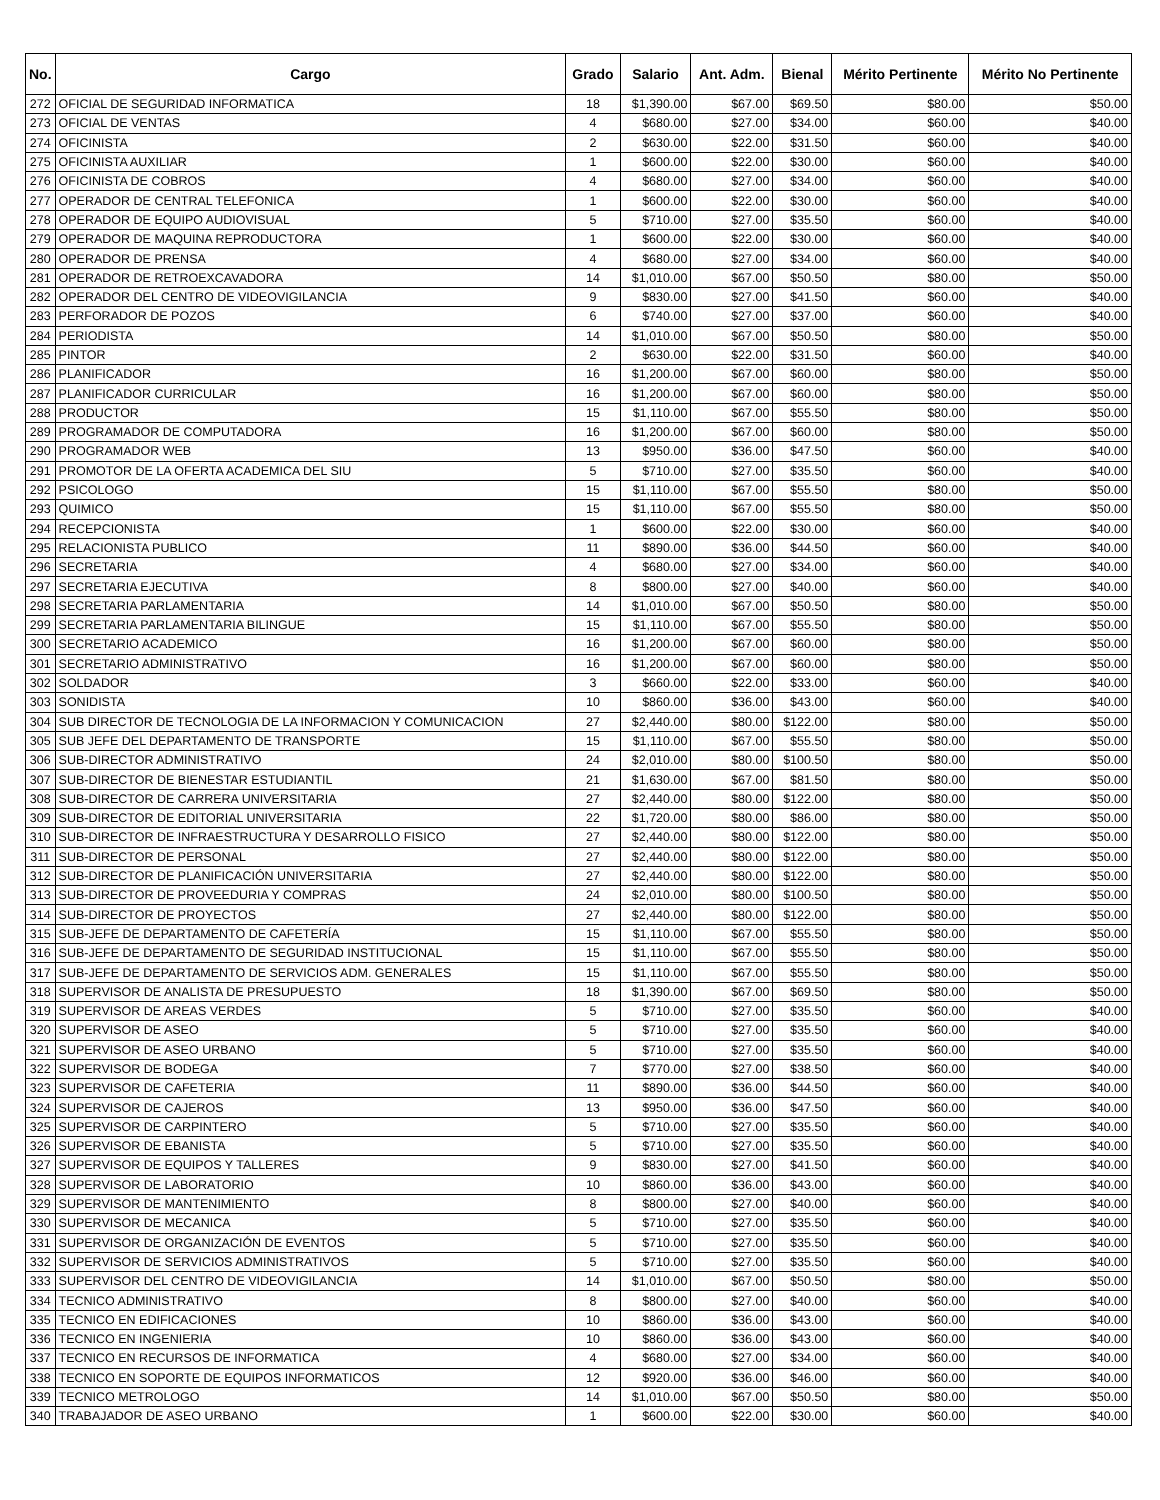| No. | Cargo | Grado | Salario | Ant. Adm. | Bienal | Mérito Pertinente | Mérito No Pertinente |
| --- | --- | --- | --- | --- | --- | --- | --- |
| 272 | OFICIAL DE SEGURIDAD INFORMATICA | 18 | $1,390.00 | $67.00 | $69.50 | $80.00 | $50.00 |
| 273 | OFICIAL DE VENTAS | 4 | $680.00 | $27.00 | $34.00 | $60.00 | $40.00 |
| 274 | OFICINISTA | 2 | $630.00 | $22.00 | $31.50 | $60.00 | $40.00 |
| 275 | OFICINISTA AUXILIAR | 1 | $600.00 | $22.00 | $30.00 | $60.00 | $40.00 |
| 276 | OFICINISTA DE COBROS | 4 | $680.00 | $27.00 | $34.00 | $60.00 | $40.00 |
| 277 | OPERADOR DE CENTRAL TELEFONICA | 1 | $600.00 | $22.00 | $30.00 | $60.00 | $40.00 |
| 278 | OPERADOR DE EQUIPO AUDIOVISUAL | 5 | $710.00 | $27.00 | $35.50 | $60.00 | $40.00 |
| 279 | OPERADOR DE MAQUINA REPRODUCTORA | 1 | $600.00 | $22.00 | $30.00 | $60.00 | $40.00 |
| 280 | OPERADOR DE PRENSA | 4 | $680.00 | $27.00 | $34.00 | $60.00 | $40.00 |
| 281 | OPERADOR DE RETROEXCAVADORA | 14 | $1,010.00 | $67.00 | $50.50 | $80.00 | $50.00 |
| 282 | OPERADOR DEL CENTRO DE VIDEOVIGILANCIA | 9 | $830.00 | $27.00 | $41.50 | $60.00 | $40.00 |
| 283 | PERFORADOR DE POZOS | 6 | $740.00 | $27.00 | $37.00 | $60.00 | $40.00 |
| 284 | PERIODISTA | 14 | $1,010.00 | $67.00 | $50.50 | $80.00 | $50.00 |
| 285 | PINTOR | 2 | $630.00 | $22.00 | $31.50 | $60.00 | $40.00 |
| 286 | PLANIFICADOR | 16 | $1,200.00 | $67.00 | $60.00 | $80.00 | $50.00 |
| 287 | PLANIFICADOR CURRICULAR | 16 | $1,200.00 | $67.00 | $60.00 | $80.00 | $50.00 |
| 288 | PRODUCTOR | 15 | $1,110.00 | $67.00 | $55.50 | $80.00 | $50.00 |
| 289 | PROGRAMADOR DE COMPUTADORA | 16 | $1,200.00 | $67.00 | $60.00 | $80.00 | $50.00 |
| 290 | PROGRAMADOR WEB | 13 | $950.00 | $36.00 | $47.50 | $60.00 | $40.00 |
| 291 | PROMOTOR DE LA OFERTA ACADEMICA DEL SIU | 5 | $710.00 | $27.00 | $35.50 | $60.00 | $40.00 |
| 292 | PSICOLOGO | 15 | $1,110.00 | $67.00 | $55.50 | $80.00 | $50.00 |
| 293 | QUIMICO | 15 | $1,110.00 | $67.00 | $55.50 | $80.00 | $50.00 |
| 294 | RECEPCIONISTA | 1 | $600.00 | $22.00 | $30.00 | $60.00 | $40.00 |
| 295 | RELACIONISTA PUBLICO | 11 | $890.00 | $36.00 | $44.50 | $60.00 | $40.00 |
| 296 | SECRETARIA | 4 | $680.00 | $27.00 | $34.00 | $60.00 | $40.00 |
| 297 | SECRETARIA EJECUTIVA | 8 | $800.00 | $27.00 | $40.00 | $60.00 | $40.00 |
| 298 | SECRETARIA PARLAMENTARIA | 14 | $1,010.00 | $67.00 | $50.50 | $80.00 | $50.00 |
| 299 | SECRETARIA PARLAMENTARIA BILINGUE | 15 | $1,110.00 | $67.00 | $55.50 | $80.00 | $50.00 |
| 300 | SECRETARIO ACADEMICO | 16 | $1,200.00 | $67.00 | $60.00 | $80.00 | $50.00 |
| 301 | SECRETARIO ADMINISTRATIVO | 16 | $1,200.00 | $67.00 | $60.00 | $80.00 | $50.00 |
| 302 | SOLDADOR | 3 | $660.00 | $22.00 | $33.00 | $60.00 | $40.00 |
| 303 | SONIDISTA | 10 | $860.00 | $36.00 | $43.00 | $60.00 | $40.00 |
| 304 | SUB DIRECTOR DE TECNOLOGIA DE LA INFORMACION Y COMUNICACION | 27 | $2,440.00 | $80.00 | $122.00 | $80.00 | $50.00 |
| 305 | SUB JEFE DEL DEPARTAMENTO DE TRANSPORTE | 15 | $1,110.00 | $67.00 | $55.50 | $80.00 | $50.00 |
| 306 | SUB-DIRECTOR ADMINISTRATIVO | 24 | $2,010.00 | $80.00 | $100.50 | $80.00 | $50.00 |
| 307 | SUB-DIRECTOR DE BIENESTAR ESTUDIANTIL | 21 | $1,630.00 | $67.00 | $81.50 | $80.00 | $50.00 |
| 308 | SUB-DIRECTOR DE CARRERA UNIVERSITARIA | 27 | $2,440.00 | $80.00 | $122.00 | $80.00 | $50.00 |
| 309 | SUB-DIRECTOR DE EDITORIAL UNIVERSITARIA | 22 | $1,720.00 | $80.00 | $86.00 | $80.00 | $50.00 |
| 310 | SUB-DIRECTOR DE INFRAESTRUCTURA Y DESARROLLO FISICO | 27 | $2,440.00 | $80.00 | $122.00 | $80.00 | $50.00 |
| 311 | SUB-DIRECTOR DE PERSONAL | 27 | $2,440.00 | $80.00 | $122.00 | $80.00 | $50.00 |
| 312 | SUB-DIRECTOR DE PLANIFICACIÓN UNIVERSITARIA | 27 | $2,440.00 | $80.00 | $122.00 | $80.00 | $50.00 |
| 313 | SUB-DIRECTOR DE PROVEEDURIA Y COMPRAS | 24 | $2,010.00 | $80.00 | $100.50 | $80.00 | $50.00 |
| 314 | SUB-DIRECTOR DE PROYECTOS | 27 | $2,440.00 | $80.00 | $122.00 | $80.00 | $50.00 |
| 315 | SUB-JEFE DE DEPARTAMENTO DE CAFETERÍA | 15 | $1,110.00 | $67.00 | $55.50 | $80.00 | $50.00 |
| 316 | SUB-JEFE DE DEPARTAMENTO DE SEGURIDAD INSTITUCIONAL | 15 | $1,110.00 | $67.00 | $55.50 | $80.00 | $50.00 |
| 317 | SUB-JEFE DE DEPARTAMENTO DE SERVICIOS ADM. GENERALES | 15 | $1,110.00 | $67.00 | $55.50 | $80.00 | $50.00 |
| 318 | SUPERVISOR DE ANALISTA DE PRESUPUESTO | 18 | $1,390.00 | $67.00 | $69.50 | $80.00 | $50.00 |
| 319 | SUPERVISOR DE AREAS VERDES | 5 | $710.00 | $27.00 | $35.50 | $60.00 | $40.00 |
| 320 | SUPERVISOR DE ASEO | 5 | $710.00 | $27.00 | $35.50 | $60.00 | $40.00 |
| 321 | SUPERVISOR DE ASEO URBANO | 5 | $710.00 | $27.00 | $35.50 | $60.00 | $40.00 |
| 322 | SUPERVISOR DE BODEGA | 7 | $770.00 | $27.00 | $38.50 | $60.00 | $40.00 |
| 323 | SUPERVISOR DE CAFETERIA | 11 | $890.00 | $36.00 | $44.50 | $60.00 | $40.00 |
| 324 | SUPERVISOR DE CAJEROS | 13 | $950.00 | $36.00 | $47.50 | $60.00 | $40.00 |
| 325 | SUPERVISOR DE CARPINTERO | 5 | $710.00 | $27.00 | $35.50 | $60.00 | $40.00 |
| 326 | SUPERVISOR DE EBANISTA | 5 | $710.00 | $27.00 | $35.50 | $60.00 | $40.00 |
| 327 | SUPERVISOR DE EQUIPOS Y TALLERES | 9 | $830.00 | $27.00 | $41.50 | $60.00 | $40.00 |
| 328 | SUPERVISOR DE LABORATORIO | 10 | $860.00 | $36.00 | $43.00 | $60.00 | $40.00 |
| 329 | SUPERVISOR DE MANTENIMIENTO | 8 | $800.00 | $27.00 | $40.00 | $60.00 | $40.00 |
| 330 | SUPERVISOR DE MECANICA | 5 | $710.00 | $27.00 | $35.50 | $60.00 | $40.00 |
| 331 | SUPERVISOR DE ORGANIZACIÓN DE EVENTOS | 5 | $710.00 | $27.00 | $35.50 | $60.00 | $40.00 |
| 332 | SUPERVISOR DE SERVICIOS ADMINISTRATIVOS | 5 | $710.00 | $27.00 | $35.50 | $60.00 | $40.00 |
| 333 | SUPERVISOR DEL CENTRO DE VIDEOVIGILANCIA | 14 | $1,010.00 | $67.00 | $50.50 | $80.00 | $50.00 |
| 334 | TECNICO ADMINISTRATIVO | 8 | $800.00 | $27.00 | $40.00 | $60.00 | $40.00 |
| 335 | TECNICO EN EDIFICACIONES | 10 | $860.00 | $36.00 | $43.00 | $60.00 | $40.00 |
| 336 | TECNICO EN INGENIERIA | 10 | $860.00 | $36.00 | $43.00 | $60.00 | $40.00 |
| 337 | TECNICO EN RECURSOS DE INFORMATICA | 4 | $680.00 | $27.00 | $34.00 | $60.00 | $40.00 |
| 338 | TECNICO EN SOPORTE DE EQUIPOS INFORMATICOS | 12 | $920.00 | $36.00 | $46.00 | $60.00 | $40.00 |
| 339 | TECNICO METROLOGO | 14 | $1,010.00 | $67.00 | $50.50 | $80.00 | $50.00 |
| 340 | TRABAJADOR DE ASEO URBANO | 1 | $600.00 | $22.00 | $30.00 | $60.00 | $40.00 |